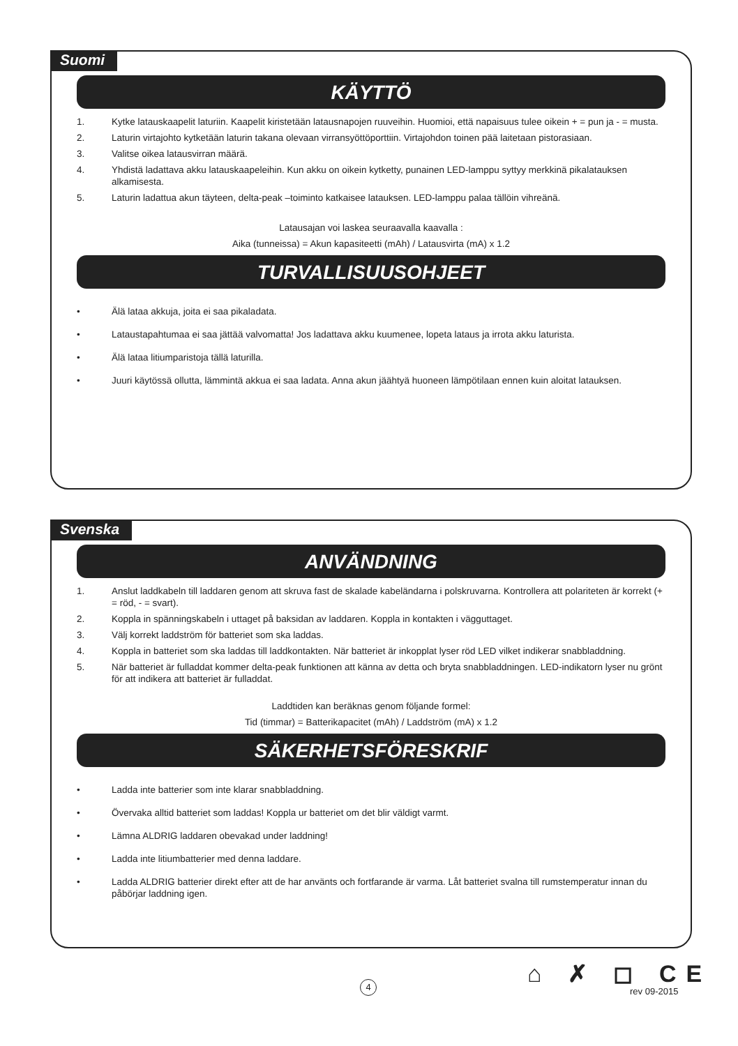Suomi
KÄYTTÖ
1. Kytke latauskaapelit laturiin. Kaapelit kiristetään latausnapojen ruuveihin. Huomioi, että napaisuus tulee oikein + = pun ja - = musta.
2. Laturin virtajohto kytketään laturin takana olevaan virransyöttöporttiin. Virtajohdon toinen pää laitetaan pistorasiaan.
3. Valitse oikea latausvirran määrä.
4. Yhdistä ladattava akku latauskaapeleihin. Kun akku on oikein kytketty, punainen LED-lamppu syttyy merkkinä pikala­tauksen alkamisesta.
5. Laturin ladattua akun täyteen, delta-peak –toiminto katkaisee latauksen. LED-lamppu palaa tällöin vihreänä.
Latausajan voi laskea seuraavalla kaavalla :
Aika (tunneissa) = Akun kapasiteetti (mAh) / Latausvirta (mA) x 1.2
TURVALLISUUSOHJEET
• Älä lataa akkuja, joita ei saa pikaladata.
• Lataustapahtumaa ei saa jättää valvomatta! Jos ladattava akku kuumenee, lopeta lataus ja irrota akku laturista.
• Älä lataa litiumparistoja tällä laturilla.
• Juuri käytössä ollutta, lämmintä akkua ei saa ladata. Anna akun jäähtyä huoneen lämpötilaan ennen kuin aloitat latauksen.
Svenska
ANVÄNDNING
1. Anslut laddkabeln till laddaren genom att skruva fast de skalade kabeländarna i polskruvarna. Kontrollera att polar­iteten är korrekt (+ = röd, - = svart).
2. Koppla in spänningskabeln i uttaget på baksidan av laddaren. Koppla in kontakten i vägguttaget.
3. Välj korrekt laddström för batteriet som ska laddas.
4. Koppla in batteriet som ska laddas till laddkontakten. När batteriet är inkopplat lyser röd LED vilket indikerar snab­bladdning.
5. När batteriet är fulladdat kommer delta-peak funktionen att känna av detta och bryta snabbladdningen. LED-indikatorn lyser nu grönt för att indikera att batteriet är fulladdat.
Laddtiden kan beräknas genom följande formel:
Tid (timmar) = Batterikapacitet (mAh) / Laddström (mA) x 1.2
SÄKERHETSFÖRESKRIF
• Ladda inte batterier som inte klarar snabbladdning.
• Övervaka alltid batteriet som laddas! Koppla ur batteriet om det blir väldigt varmt.
• Lämna ALDRIG laddaren obevakad under laddning!
• Ladda inte litiumbatterier med denna laddare.
• Ladda ALDRIG batterier direkt efter att de har använts och fortfarande är varma. Låt batteriet svalna till rumstempera­tur innan du påbörjar laddning igen.
4 ⌂ ✗ ◻ CE
rev 09-2015